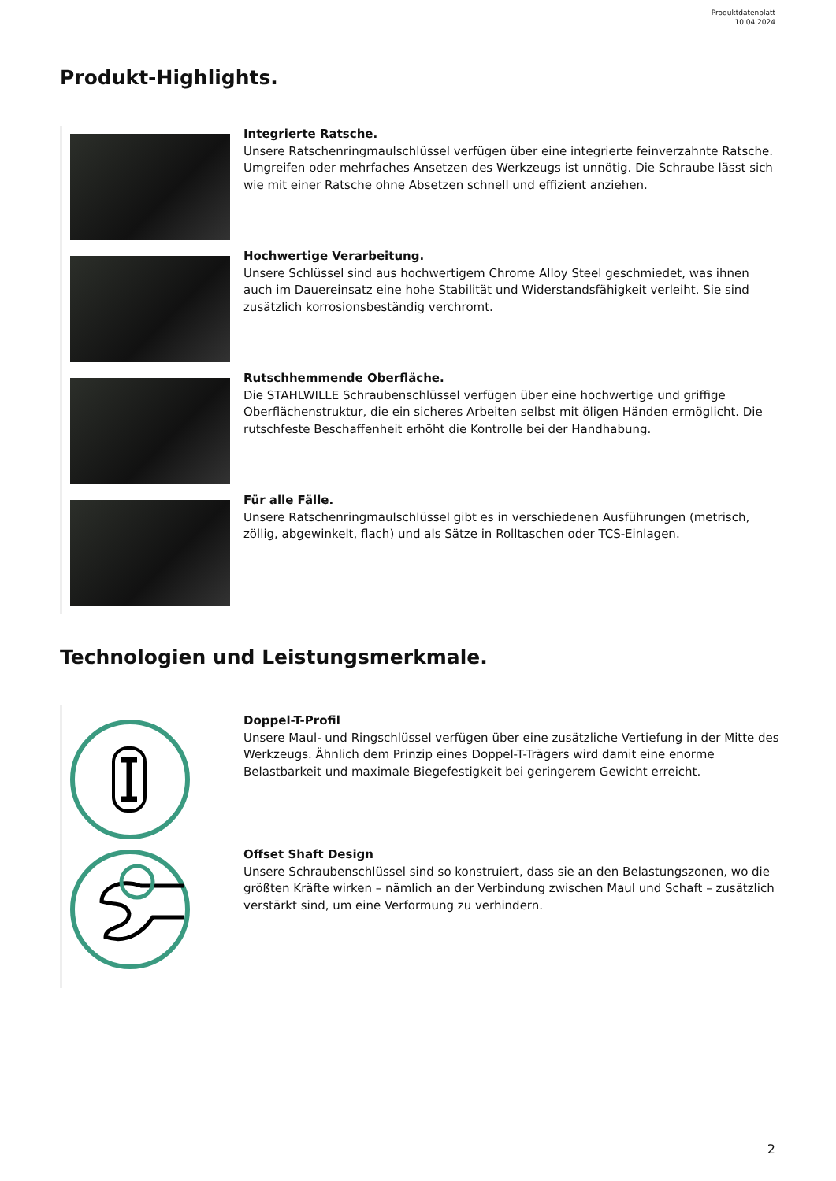Produktdatenblatt
10.04.2024
Produkt-Highlights.
Integrierte Ratsche.
Unsere Ratschenringmaulschlüssel verfügen über eine integrierte feinverzahnte Ratsche. Umgreifen oder mehrfaches Ansetzen des Werkzeugs ist unnötig. Die Schraube lässt sich wie mit einer Ratsche ohne Absetzen schnell und effizient anziehen.
Hochwertige Verarbeitung.
Unsere Schlüssel sind aus hochwertigem Chrome Alloy Steel geschmiedet, was ihnen auch im Dauereinsatz eine hohe Stabilität und Widerstandsfähigkeit verleiht. Sie sind zusätzlich korrosionsbeständig verchromt.
Rutschhemmende Oberfläche.
Die STAHLWILLE Schraubenschlüssel verfügen über eine hochwertige und griffige Oberflächenstruktur, die ein sicheres Arbeiten selbst mit öligen Händen ermöglicht. Die rutschfeste Beschaffenheit erhöht die Kontrolle bei der Handhabung.
Für alle Fälle.
Unsere Ratschenringmaulschlüssel gibt es in verschiedenen Ausführungen (metrisch, zöllig, abgewinkelt, flach) und als Sätze in Rolltaschen oder TCS-Einlagen.
Technologien und Leistungsmerkmale.
Doppel-T-Profil
Unsere Maul- und Ringschlüssel verfügen über eine zusätzliche Vertiefung in der Mitte des Werkzeugs. Ähnlich dem Prinzip eines Doppel-T-Trägers wird damit eine enorme Belastbarkeit und maximale Biegefestigkeit bei geringerem Gewicht erreicht.
Offset Shaft Design
Unsere Schraubenschlüssel sind so konstruiert, dass sie an den Belastungszonen, wo die größten Kräfte wirken – nämlich an der Verbindung zwischen Maul und Schaft – zusätzlich verstärkt sind, um eine Verformung zu verhindern.
2